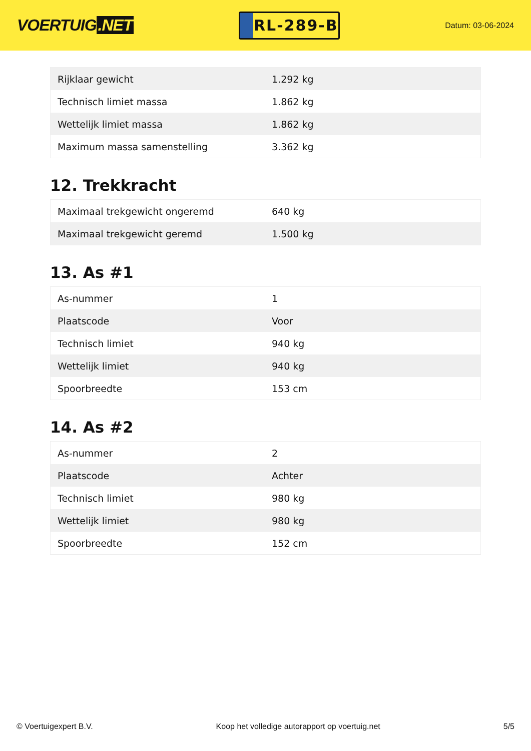VOERTUIG.NET
RL-289-B
Datum: 03-06-2024
| Rijklaar gewicht | 1.292 kg |
| Technisch limiet massa | 1.862 kg |
| Wettelijk limiet massa | 1.862 kg |
| Maximum massa samenstelling | 3.362 kg |
12. Trekkracht
| Maximaal trekgewicht ongeremd | 640 kg |
| Maximaal trekgewicht geremd | 1.500 kg |
13. As #1
| As-nummer | 1 |
| Plaatscode | Voor |
| Technisch limiet | 940 kg |
| Wettelijk limiet | 940 kg |
| Spoorbreedte | 153 cm |
14. As #2
| As-nummer | 2 |
| Plaatscode | Achter |
| Technisch limiet | 980 kg |
| Wettelijk limiet | 980 kg |
| Spoorbreedte | 152 cm |
© Voertuigexpert B.V. Koop het volledige autorapport op voertuig.net 5/5